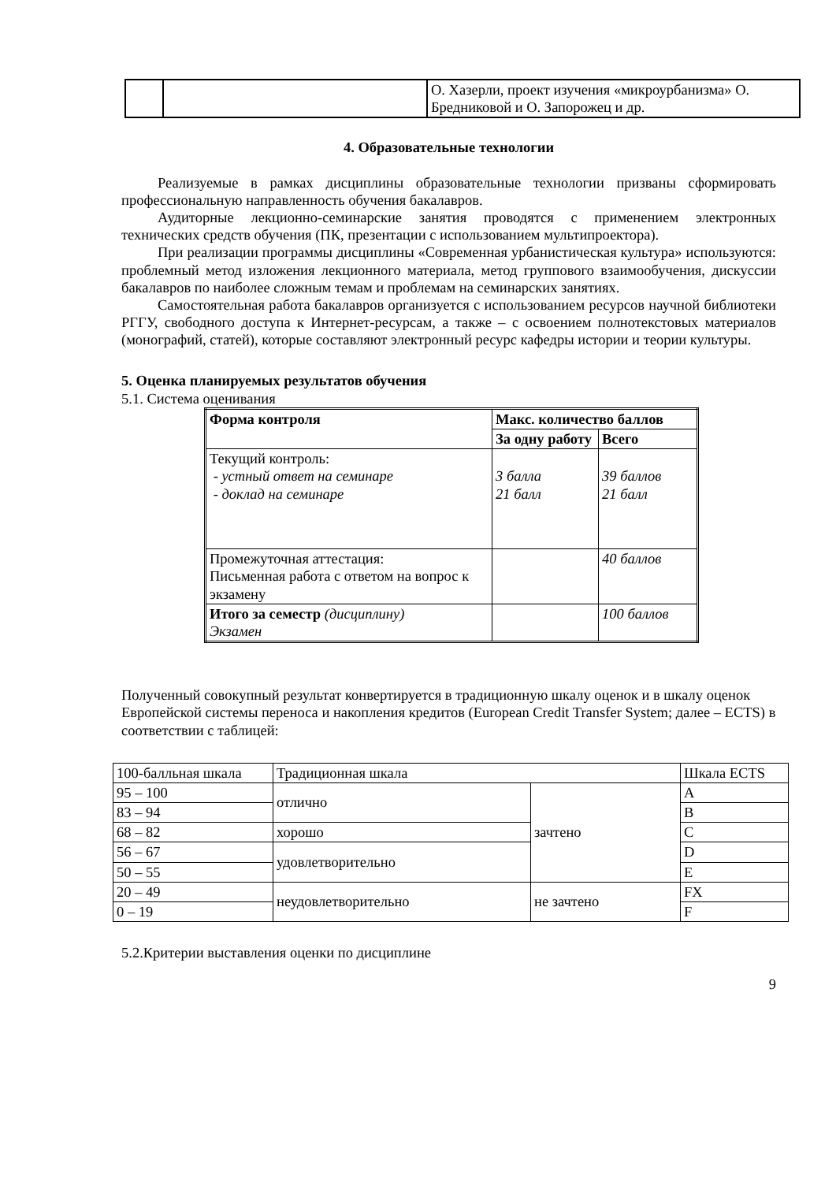| | | О. Хазерли, проект изучения «микроурбанизма» О. Бредниковой и О. Запорожец и др. |
4. Образовательные технологии
Реализуемые в рамках дисциплины образовательные технологии призваны сформировать профессиональную направленность обучения бакалавров.
Аудиторные лекционно-семинарские занятия проводятся с применением электронных технических средств обучения (ПК, презентации с использованием мультипроектора).
При реализации программы дисциплины «Современная урбанистическая культура» используются: проблемный метод изложения лекционного материала, метод группового взаимообучения, дискуссии бакалавров по наиболее сложным темам и проблемам на семинарских занятиях.
Самостоятельная работа бакалавров организуется с использованием ресурсов научной библиотеки РГГУ, свободного доступа к Интернет-ресурсам, а также – с освоением полнотекстовых материалов (монографий, статей), которые составляют электронный ресурс кафедры истории и теории культуры.
5. Оценка планируемых результатов обучения
5.1. Система оценивания
| Форма контроля | Макс. количество баллов | |
| --- | --- | --- |
| | За одну работу | Всего |
| Текущий контроль: - устный ответ на семинаре - доклад на семинаре | 3 балла 21 балл | 39 баллов 21 балл |
| Промежуточная аттестация: Письменная работа с ответом на вопрос к экзамену | | 40 баллов |
| Итого за семестр (дисциплину) Экзамен | | 100 баллов |
Полученный совокупный результат конвертируется в традиционную шкалу оценок и в шкалу оценок Европейской системы переноса и накопления кредитов (European Credit Transfer System; далее – ECTS) в соответствии с таблицей:
| 100-балльная шкала | Традиционная шкала | | Шкала ECTS |
| 95 – 100 | отлично | зачтено | A |
| 83 – 94 | | | B |
| 68 – 82 | хорошо | | C |
| 56 – 67 | удовлетворительно | | D |
| 50 – 55 | | | E |
| 20 – 49 | неудовлетворительно | не зачтено | FX |
| 0 – 19 | | | F |
5.2.Критерии выставления оценки по дисциплине
9